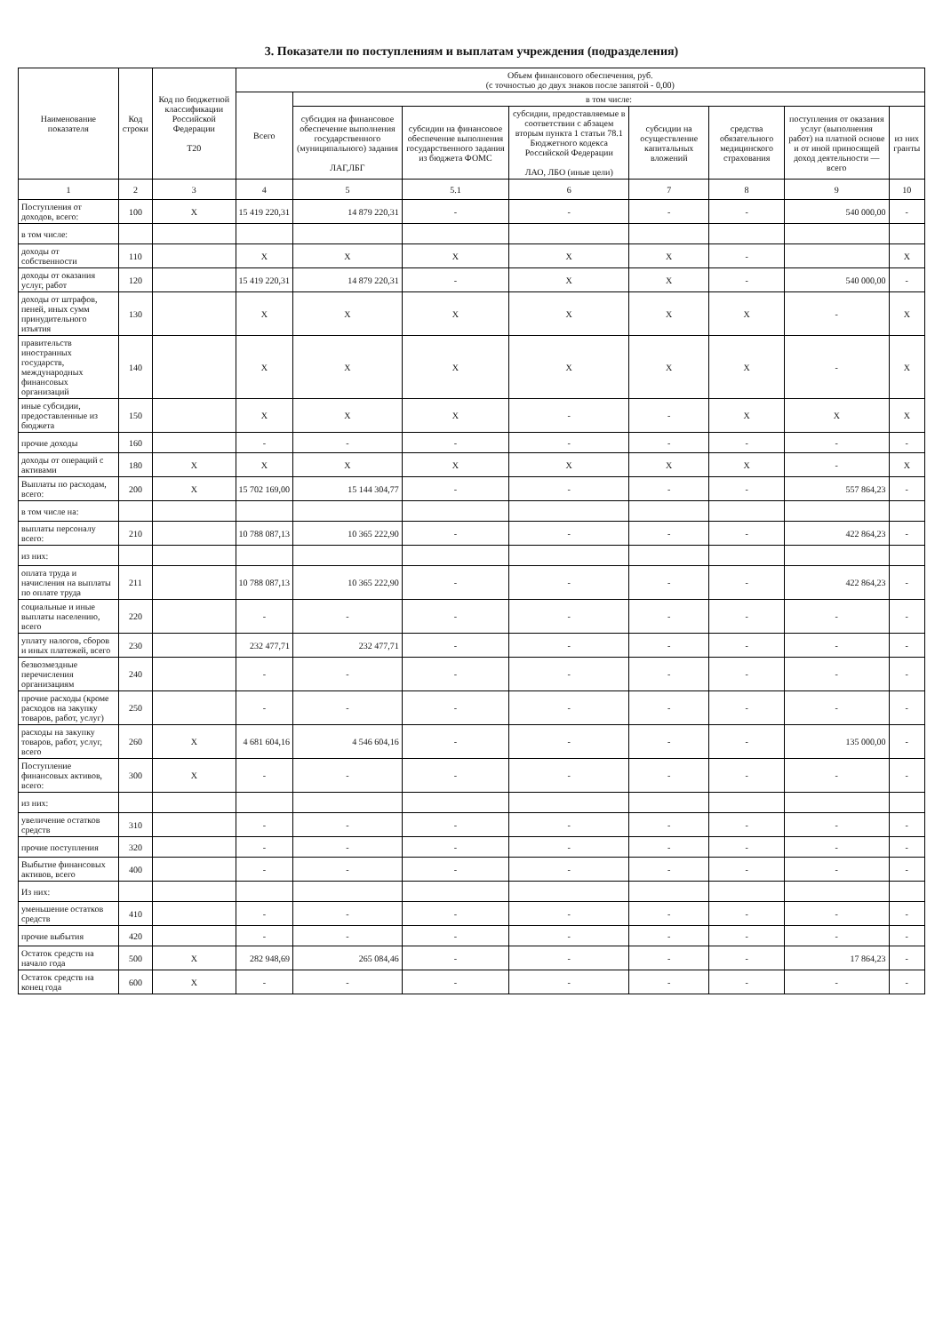3. Показатели по поступлениям и выплатам учреждения (подразделения)
| Наименование показателя | Код строки | Код по бюджетной классификации Российской Федерации Т20 | Объем финансового обеспечения, руб. (с точностью до двух знаков после запятой - 0,00) | | | | | | | |
| --- | --- | --- | --- | --- | --- | --- | --- | --- | --- | --- |
| | | | Всего | в том числе: | | | | | | |
| | | | | субсидия на финансовое обеспечение выполнения государственного (муниципального) задания ЛАГ,ЛБГ | субсидии на финансовое обеспечение выполнения государственного задания из бюджета ФОМС | субсидии, предоставляемые в соответствии с абзацем вторым пункта 1 статьи 78.1 Бюджетного кодекса Российской Федерации ЛАО, ЛБО (иные цели) | субсидии на осуществление капитальных вложений | средства обязательного медицинского страхования | поступления от оказания услуг (выполнения работ) на платной основе и от иной приносящей доход деятельности — всего | из них гранты |
| 1 | 2 | 3 | 4 | 5 | 5.1 | 6 | 7 | 8 | 9 | 10 |
| Поступления от доходов, всего: | 100 | X | 15 419 220,31 | 14 879 220,31 | - | - | - | - | 540 000,00 | - |
| в том числе: | | | | | | | | | | |
| доходы от собственности | 110 | | X | X | X | X | X | - | | X |
| доходы от оказания услуг, работ | 120 | | 15 419 220,31 | 14 879 220,31 | - | X | X | - | 540 000,00 | - |
| доходы от штрафов, пеней, иных сумм принудительного изъятия | 130 | | X | X | X | X | X | X | - | X |
| правительств иностранных государств, международных финансовых организаций | 140 | | X | X | X | X | X | X | - | X |
| иные субсидии, предоставленные из бюджета | 150 | | X | X | X | - | - | X | X | X |
| прочие доходы | 160 | | - | - | - | - | - | - | - | - |
| доходы от операций с активами | 180 | X | X | X | X | X | X | X | - | X |
| Выплаты по расходам, всего: | 200 | X | 15 702 169,00 | 15 144 304,77 | - | - | - | - | 557 864,23 | - |
| в том числе на: | | | | | | | | | | |
| выплаты персоналу всего: | 210 | | 10 788 087,13 | 10 365 222,90 | - | - | - | - | 422 864,23 | - |
| из них: | | | | | | | | | | |
| оплата труда и начисления на выплаты по оплате труда | 211 | | 10 788 087,13 | 10 365 222,90 | - | - | - | - | 422 864,23 | - |
| социальные и иные выплаты населению, всего | 220 | | - | - | - | - | - | - | - | - |
| уплату налогов, сборов и иных платежей, всего | 230 | | 232 477,71 | 232 477,71 | - | - | - | - | - | - |
| безвозмездные перечисления организациям | 240 | | - | - | - | - | - | - | - | - |
| прочие расходы (кроме расходов на закупку товаров, работ, услуг) | 250 | | - | - | - | - | - | - | - | - |
| расходы на закупку товаров, работ, услуг, всего | 260 | X | 4 681 604,16 | 4 546 604,16 | - | - | - | - | 135 000,00 | - |
| Поступление финансовых активов, всего: | 300 | X | - | - | - | - | - | - | - | - |
| из них: | | | | | | | | | | |
| увеличение остатков средств | 310 | | - | - | - | - | - | - | - | - |
| прочие поступления | 320 | | - | - | - | - | - | - | - | - |
| Выбытие финансовых активов, всего | 400 | | - | - | - | - | - | - | - | - |
| Из них: | | | | | | | | | | |
| уменьшение остатков средств | 410 | | - | - | - | - | - | - | - | - |
| прочие выбытия | 420 | | - | - | - | - | - | - | - | - |
| Остаток средств на начало года | 500 | X | 282 948,69 | 265 084,46 | - | - | - | - | 17 864,23 | - |
| Остаток средств на конец года | 600 | X | - | - | - | - | - | - | - | - |